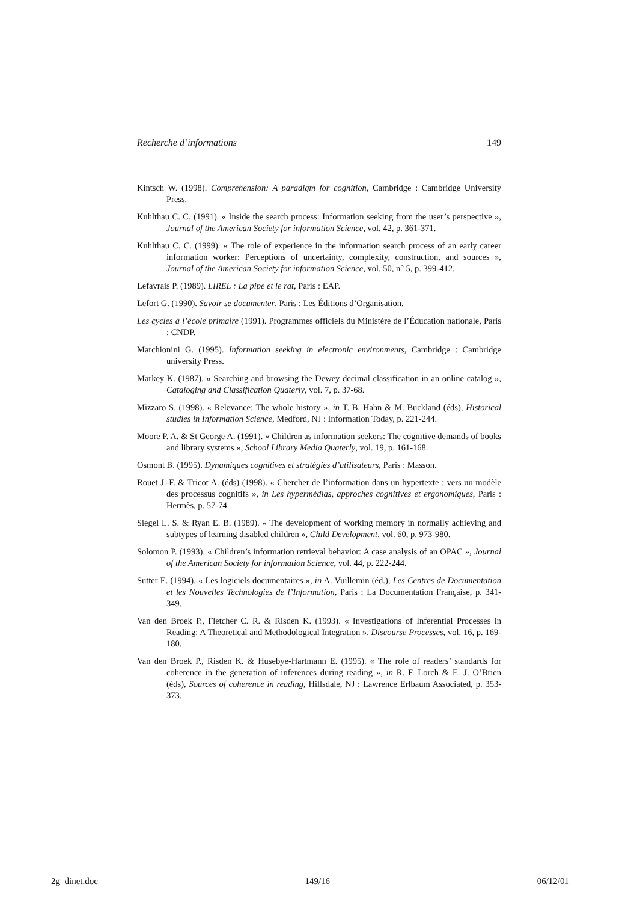Recherche d’informations 149
Kintsch W. (1998). Comprehension: A paradigm for cognition, Cambridge : Cambridge University Press.
Kuhlthau C. C. (1991). « Inside the search process: Information seeking from the user’s perspective », Journal of the American Society for information Science, vol. 42, p. 361-371.
Kuhlthau C. C. (1999). « The role of experience in the information search process of an early career information worker: Perceptions of uncertainty, complexity, construction, and sources », Journal of the American Society for information Science, vol. 50, n° 5, p. 399-412.
Lefavrais P. (1989). LIREL : La pipe et le rat, Paris : EAP.
Lefort G. (1990). Savoir se documenter, Paris : Les Éditions d’Organisation.
Les cycles à l’école primaire (1991). Programmes officiels du Ministère de l’Éducation nationale, Paris : CNDP.
Marchionini G. (1995). Information seeking in electronic environments, Cambridge : Cambridge university Press.
Markey K. (1987). « Searching and browsing the Dewey decimal classification in an online catalog », Cataloging and Classification Quaterly, vol. 7, p. 37-68.
Mizzaro S. (1998). « Relevance: The whole history », in T. B. Hahn & M. Buckland (éds), Historical studies in Information Science, Medford, NJ : Information Today, p. 221-244.
Moore P. A. & St George A. (1991). « Children as information seekers: The cognitive demands of books and library systems », School Library Media Quaterly, vol. 19, p. 161-168.
Osmont B. (1995). Dynamiques cognitives et stratégies d’utilisateurs, Paris : Masson.
Rouet J.-F. & Tricot A. (éds) (1998). « Chercher de l’information dans un hypertexte : vers un modèle des processus cognitifs », in Les hypermédias, approches cognitives et ergonomiques, Paris : Hermès, p. 57-74.
Siegel L. S. & Ryan E. B. (1989). « The development of working memory in normally achieving and subtypes of learning disabled children », Child Development, vol. 60, p. 973-980.
Solomon P. (1993). « Children’s information retrieval behavior: A case analysis of an OPAC », Journal of the American Society for information Science, vol. 44, p. 222-244.
Sutter E. (1994). « Les logiciels documentaires », in A. Vuillemin (éd.), Les Centres de Documentation et les Nouvelles Technologies de l’Information, Paris : La Documentation Française, p. 341-349.
Van den Broek P., Fletcher C. R. & Risden K. (1993). « Investigations of Inferential Processes in Reading: A Theoretical and Methodological Integration », Discourse Processes, vol. 16, p. 169-180.
Van den Broek P., Risden K. & Husebye-Hartmann E. (1995). « The role of readers’ standards for coherence in the generation of inferences during reading », in R. F. Lorch & E. J. O’Brien (éds), Sources of coherence in reading, Hillsdale, NJ : Lawrence Erlbaum Associated, p. 353-373.
2g_dinet.doc 149/16 06/12/01